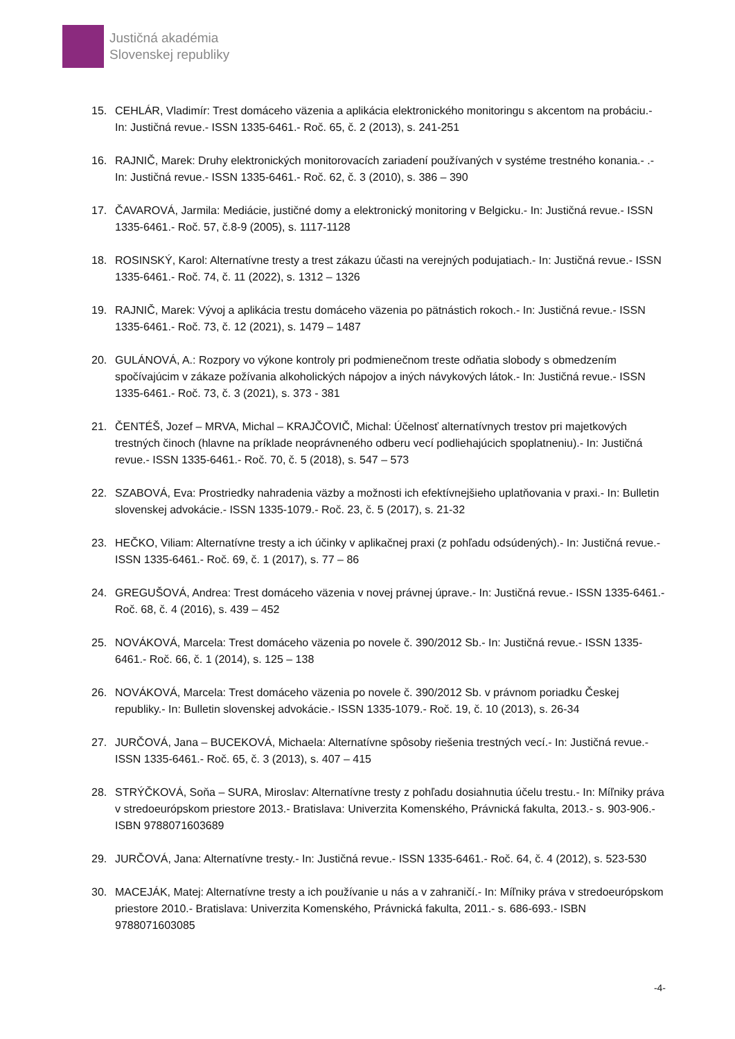Justičná akadémia
Slovenskej republiky
15. CEHLÁR, Vladimír: Trest domáceho väzenia a aplikácia elektronického monitoringu s akcentom na probáciu.- In: Justičná revue.- ISSN 1335-6461.- Roč. 65, č. 2 (2013), s. 241-251
16. RAJNIČ, Marek: Druhy elektronických monitorovacích zariadení používaných v systéme trestného konania.- .- In: Justičná revue.- ISSN 1335-6461.- Roč. 62, č. 3 (2010), s. 386 – 390
17. ČAVAROVÁ, Jarmila: Mediácie, justičné domy a elektronický monitoring v Belgicku.- In: Justičná revue.- ISSN 1335-6461.- Roč. 57, č.8-9 (2005), s. 1117-1128
18. ROSINSKÝ, Karol: Alternatívne tresty a trest zákazu účasti na verejných podujatiach.- In: Justičná revue.- ISSN 1335-6461.- Roč. 74, č. 11 (2022), s. 1312 – 1326
19. RAJNIČ, Marek: Vývoj a aplikácia trestu domáceho väzenia po pätnástich rokoch.- In: Justičná revue.- ISSN 1335-6461.- Roč. 73, č. 12 (2021), s. 1479 – 1487
20. GULÁNOVÁ, A.: Rozpory vo výkone kontroly pri podmienečnom treste odňatia slobody s obmedzením spočívajúcim v zákaze požívania alkoholických nápojov a iných návykových látok.- In: Justičná revue.- ISSN 1335-6461.- Roč. 73, č. 3 (2021), s. 373 - 381
21. ČENTÉŠ, Jozef – MRVA, Michal – KRAJČOVIČ, Michal: Účelnosť alternatívnych trestov pri majetkových trestných činoch (hlavne na príklade neoprávneného odberu vecí podliehajúcich spoplatneniu).- In: Justičná revue.- ISSN 1335-6461.- Roč. 70, č. 5 (2018), s. 547 – 573
22. SZABOVÁ, Eva: Prostriedky nahradenia väzby a možnosti ich efektívnejšieho uplatňovania v praxi.- In: Bulletin slovenskej advokácie.- ISSN 1335-1079.- Roč. 23, č. 5 (2017), s. 21-32
23. HEČKO, Viliam: Alternatívne tresty a ich účinky v aplikačnej praxi (z pohľadu odsúdených).- In: Justičná revue.- ISSN 1335-6461.- Roč. 69, č. 1 (2017), s. 77 – 86
24. GREGUŠOVÁ, Andrea: Trest domáceho väzenia v novej právnej úprave.- In: Justičná revue.- ISSN 1335-6461.- Roč. 68, č. 4 (2016), s. 439 – 452
25. NOVÁKOVÁ, Marcela: Trest domáceho väzenia po novele č. 390/2012 Sb.- In: Justičná revue.- ISSN 1335-6461.- Roč. 66, č. 1 (2014), s. 125 – 138
26. NOVÁKOVÁ, Marcela: Trest domáceho väzenia po novele č. 390/2012 Sb. v právnom poriadku Českej republiky.- In: Bulletin slovenskej advokácie.- ISSN 1335-1079.- Roč. 19, č. 10 (2013), s. 26-34
27. JURČOVÁ, Jana – BUCEKOVÁ, Michaela: Alternatívne spôsoby riešenia trestných vecí.- In: Justičná revue.- ISSN 1335-6461.- Roč. 65, č. 3 (2013), s. 407 – 415
28. STRÝČKOVÁ, Soňa – SURA, Miroslav: Alternatívne tresty z pohľadu dosiahnutia účelu trestu.- In: Míľniky práva v stredoeurópskom priestore 2013.- Bratislava: Univerzita Komenského, Právnická fakulta, 2013.- s. 903-906.- ISBN 9788071603689
29. JURČOVÁ, Jana: Alternatívne tresty.- In: Justičná revue.- ISSN 1335-6461.- Roč. 64, č. 4 (2012), s. 523-530
30. MACEJÁK, Matej: Alternatívne tresty a ich používanie u nás a v zahraničí.- In: Míľniky práva v stredoeurópskom priestore 2010.- Bratislava: Univerzita Komenského, Právnická fakulta, 2011.- s. 686-693.- ISBN 9788071603085
-4-